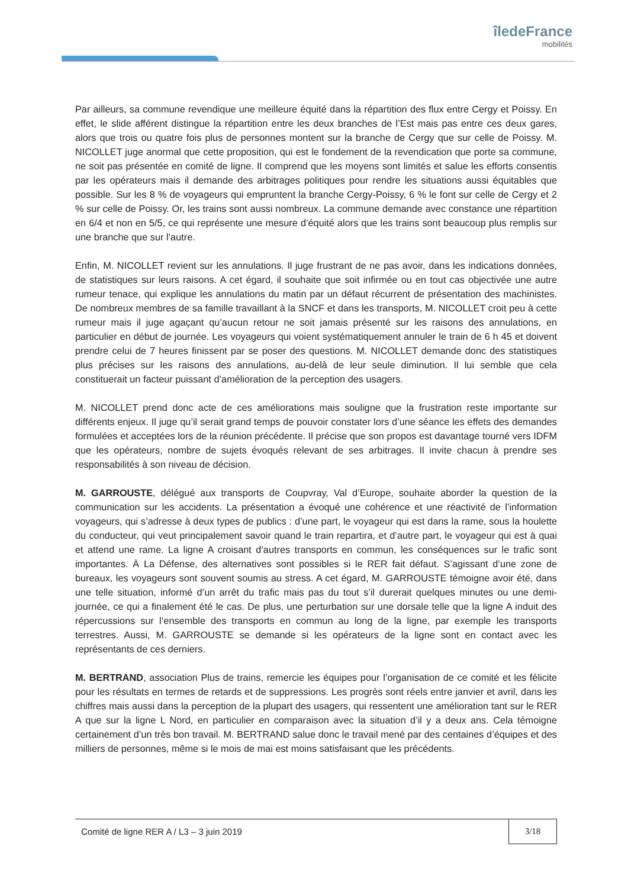îledeFrance
mobilités
Par ailleurs, sa commune revendique une meilleure équité dans la répartition des flux entre Cergy et Poissy. En effet, le slide afférent distingue la répartition entre les deux branches de l’Est mais pas entre ces deux gares, alors que trois ou quatre fois plus de personnes montent sur la branche de Cergy que sur celle de Poissy. M. NICOLLET juge anormal que cette proposition, qui est le fondement de la revendication que porte sa commune, ne soit pas présentée en comité de ligne. Il comprend que les moyens sont limités et salue les efforts consentis par les opérateurs mais il demande des arbitrages politiques pour rendre les situations aussi équitables que possible. Sur les 8 % de voyageurs qui empruntent la branche Cergy-Poissy, 6 % le font sur celle de Cergy et 2 % sur celle de Poissy. Or, les trains sont aussi nombreux. La commune demande avec constance une répartition en 6/4 et non en 5/5, ce qui représente une mesure d’équité alors que les trains sont beaucoup plus remplis sur une branche que sur l’autre.
Enfin, M. NICOLLET revient sur les annulations. Il juge frustrant de ne pas avoir, dans les indications données, de statistiques sur leurs raisons. A cet égard, il souhaite que soit infirmée ou en tout cas objectivée une autre rumeur tenace, qui explique les annulations du matin par un défaut récurrent de présentation des machinistes. De nombreux membres de sa famille travaillant à la SNCF et dans les transports, M. NICOLLET croit peu à cette rumeur mais il juge agaçant qu’aucun retour ne soit jamais présenté sur les raisons des annulations, en particulier en début de journée. Les voyageurs qui voient systématiquement annuler le train de 6 h 45 et doivent prendre celui de 7 heures finissent par se poser des questions. M. NICOLLET demande donc des statistiques plus précises sur les raisons des annulations, au-delà de leur seule diminution. Il lui semble que cela constituerait un facteur puissant d’amélioration de la perception des usagers.
M. NICOLLET prend donc acte de ces améliorations mais souligne que la frustration reste importante sur différents enjeux. Il juge qu’il serait grand temps de pouvoir constater lors d’une séance les effets des demandes formulées et acceptées lors de la réunion précédente. Il précise que son propos est davantage tourné vers IDFM que les opérateurs, nombre de sujets évoqués relevant de ses arbitrages. Il invite chacun à prendre ses responsabilités à son niveau de décision.
M. GARROUSTE, délégué aux transports de Coupvray, Val d’Europe, souhaite aborder la question de la communication sur les accidents. La présentation a évoqué une cohérence et une réactivité de l’information voyageurs, qui s’adresse à deux types de publics : d’une part, le voyageur qui est dans la rame, sous la houlette du conducteur, qui veut principalement savoir quand le train repartira, et d’autre part, le voyageur qui est à quai et attend une rame. La ligne A croisant d’autres transports en commun, les conséquences sur le trafic sont importantes. À La Défense, des alternatives sont possibles si le RER fait défaut. S’agissant d’une zone de bureaux, les voyageurs sont souvent soumis au stress. A cet égard, M. GARROUSTE témoigne avoir été, dans une telle situation, informé d’un arrêt du trafic mais pas du tout s’il durerait quelques minutes ou une demi-journée, ce qui a finalement été le cas. De plus, une perturbation sur une dorsale telle que la ligne A induit des répercussions sur l’ensemble des transports en commun au long de la ligne, par exemple les transports terrestres. Aussi, M. GARROUSTE se demande si les opérateurs de la ligne sont en contact avec les représentants de ces derniers.
M. BERTRAND, association Plus de trains, remercie les équipes pour l’organisation de ce comité et les félicite pour les résultats en termes de retards et de suppressions. Les progrès sont réels entre janvier et avril, dans les chiffres mais aussi dans la perception de la plupart des usagers, qui ressentent une amélioration tant sur le RER A que sur la ligne L Nord, en particulier en comparaison avec la situation d’il y a deux ans. Cela témoigne certainement d’un très bon travail. M. BERTRAND salue donc le travail mené par des centaines d’équipes et des milliers de personnes, même si le mois de mai est moins satisfaisant que les précédents.
Comité de ligne RER A / L3 – 3 juin 2019 3/18